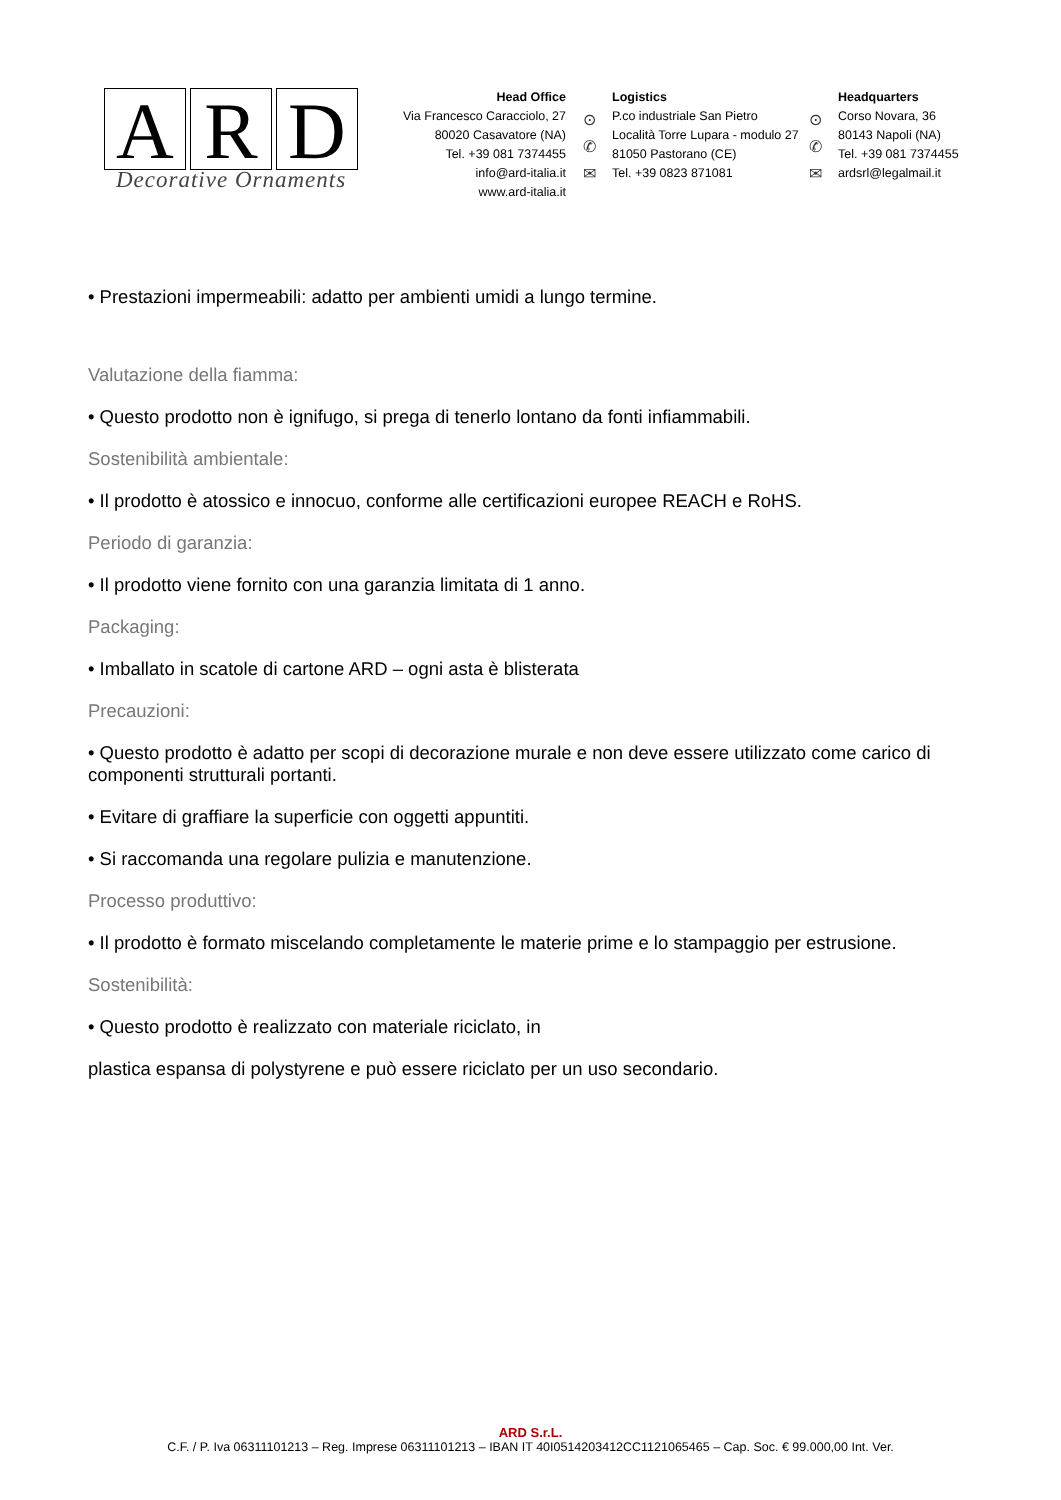A R D
Decorative Ornaments
Head Office
Via Francesco Caracciolo, 27
80020 Casavatore (NA)
Tel. +39 081 7374455
info@ard-italia.it
www.ard-italia.it
⊙
✆
✉
Logistics
P.co industriale San Pietro
Località Torre Lupara - modulo 27
81050 Pastorano (CE)
Tel. +39 0823 871081
⊙
✆
✉
Headquarters
Corso Novara, 36
80143 Napoli (NA)
Tel. +39 081 7374455
ardsrl@legalmail.it
• Prestazioni impermeabili: adatto per ambienti umidi a lungo termine.
Valutazione della fiamma:
• Questo prodotto non è ignifugo, si prega di tenerlo lontano da fonti infiammabili.
Sostenibilità ambientale:
• Il prodotto è atossico e innocuo, conforme alle certificazioni europee REACH e RoHS.
Periodo di garanzia:
• Il prodotto viene fornito con una garanzia limitata di 1 anno.
Packaging:
• Imballato in scatole di cartone ARD – ogni asta è blisterata
Precauzioni:
• Questo prodotto è adatto per scopi di decorazione murale e non deve essere utilizzato come carico di componenti strutturali portanti.
• Evitare di graffiare la superficie con oggetti appuntiti.
• Si raccomanda una regolare pulizia e manutenzione.
Processo produttivo:
• Il prodotto è formato miscelando completamente le materie prime e lo stampaggio per estrusione.
Sostenibilità:
• Questo prodotto è realizzato con materiale riciclato, in
plastica espansa di polystyrene e può essere riciclato per un uso secondario.
ARD S.r.L.
C.F. / P. Iva 06311101213 – Reg. Imprese 06311101213 – IBAN IT 40I0514203412CC1121065465 – Cap. Soc. € 99.000,00 Int. Ver.